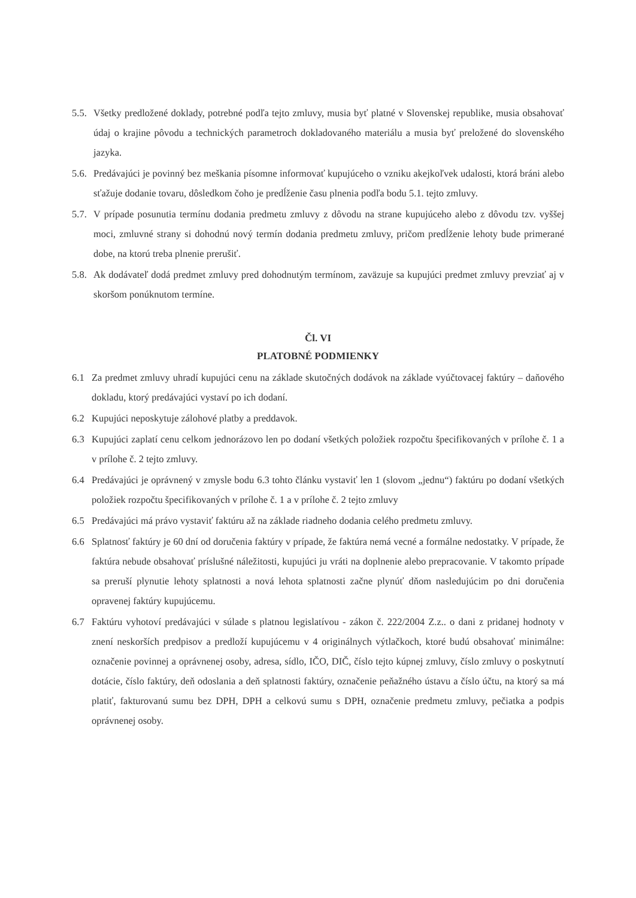5.5. Všetky predložené doklady, potrebné podľa tejto zmluvy, musia byť platné v Slovenskej republike, musia obsahovať údaj o krajine pôvodu a technických parametroch dokladovaného materiálu a musia byť preložené do slovenského jazyka.
5.6. Predávajúci je povinný bez meškania písomne informovať kupujúceho o vzniku akejkoľvek udalosti, ktorá bráni alebo sťažuje dodanie tovaru, dôsledkom čoho je predĺženie času plnenia podľa bodu 5.1. tejto zmluvy.
5.7. V prípade posunutia termínu dodania predmetu zmluvy z dôvodu na strane kupujúceho alebo z dôvodu tzv. vyššej moci, zmluvné strany si dohodnú nový termín dodania predmetu zmluvy, pričom predĺženie lehoty bude primerané dobe, na ktorú treba plnenie prerušiť.
5.8. Ak dodávateľ dodá predmet zmluvy pred dohodnutým termínom, zaväzuje sa kupujúci predmet zmluvy prevziať aj v skoršom ponúknutom termíne.
Čl. VI
PLATOBNÉ PODMIENKY
6.1 Za predmet zmluvy uhradí kupujúci cenu na základe skutočných dodávok na základe vyúčtovacej faktúry – daňového dokladu, ktorý predávajúci vystaví po ich dodaní.
6.2 Kupujúci neposkytuje zálohové platby a preddavok.
6.3 Kupujúci zaplatí cenu celkom jednorázovo len po dodaní všetkých položiek rozpočtu špecifikovaných v prílohe č. 1 a v prílohe č. 2 tejto zmluvy.
6.4 Predávajúci je oprávnený v zmysle bodu 6.3 tohto článku vystaviť len 1 (slovom „jednu“) faktúru po dodaní všetkých položiek rozpočtu špecifikovaných v prílohe č. 1 a v prílohe č. 2 tejto zmluvy
6.5 Predávajúci má právo vystaviť faktúru až na základe riadneho dodania celého predmetu zmluvy.
6.6 Splatnosť faktúry je 60 dní od doručenia faktúry v prípade, že faktúra nemá vecné a formálne nedostatky. V prípade, že faktúra nebude obsahovať príslušné náležitosti, kupujúci ju vráti na doplnenie alebo prepracovanie. V takomto prípade sa preruší plynutie lehoty splatnosti a nová lehota splatnosti začne plynúť dňom nasledujúcim po dni doručenia opravenej faktúry kupujúcemu.
6.7 Faktúru vyhotoví predávajúci v súlade s platnou legislatívou - zákon č. 222/2004 Z.z.. o dani z pridanej hodnoty v znení neskorších predpisov a predloží kupujúcemu v 4 originálnych výtlačkoch, ktoré budú obsahovať minimálne: označenie povinnej a oprávnenej osoby, adresa, sídlo, IČO, DIČ, číslo tejto kúpnej zmluvy, číslo zmluvy o poskytnutí dotácie, číslo faktúry, deň odoslania a deň splatnosti faktúry, označenie peňažného ústavu a číslo účtu, na ktorý sa má platiť, fakturovanú sumu bez DPH, DPH a celkovú sumu s DPH, označenie predmetu zmluvy, pečiatka a podpis oprávnenej osoby.